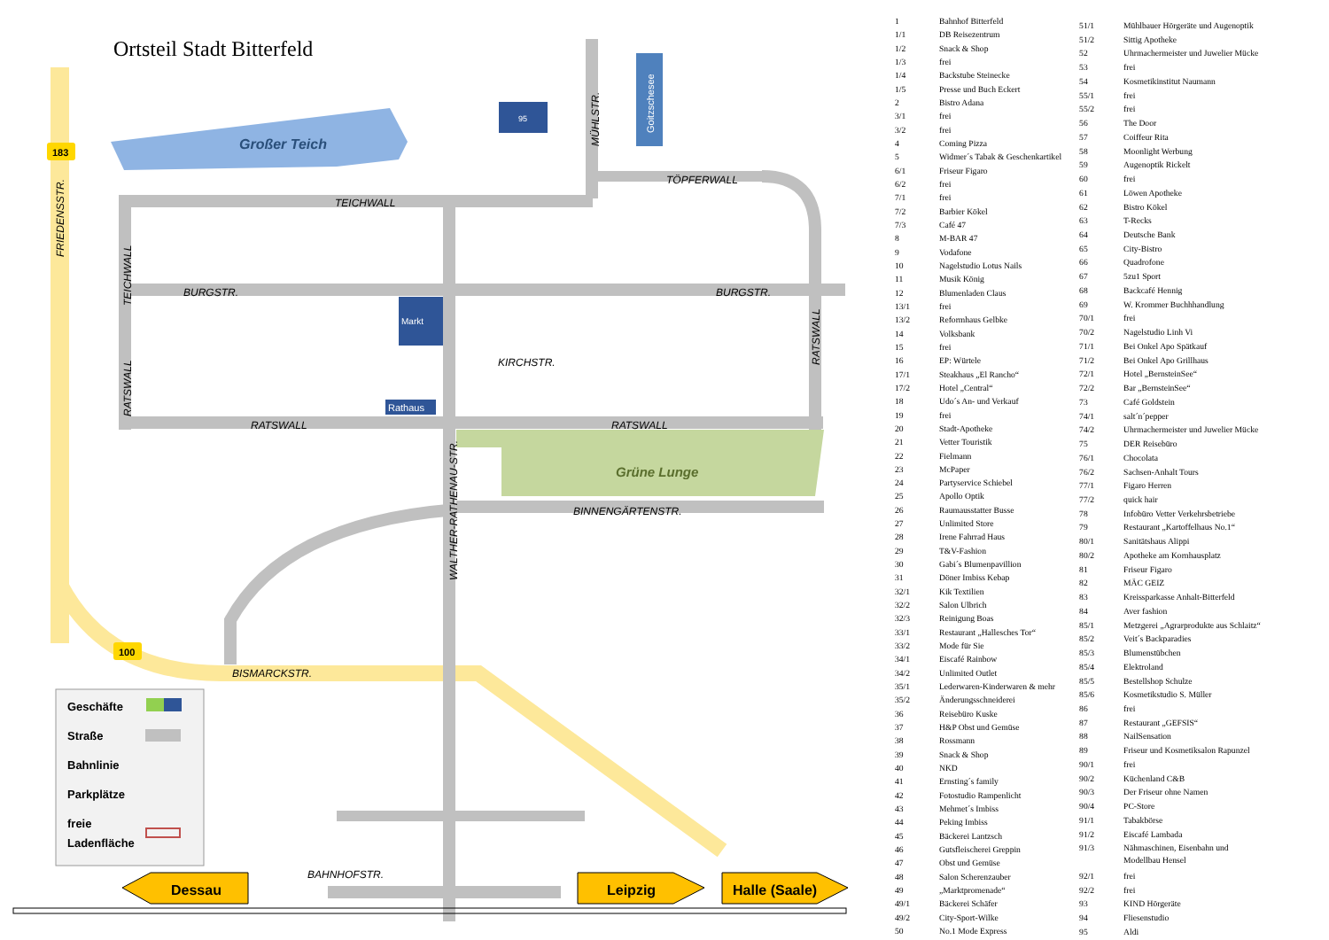Ortsteil Stadt Bitterfeld
Großer Teich
Grüne Lunge
Goitzschesee
95
Markt
Rathaus
TEICHWALL
BURGSTR.
BURGSTR.
TÖPFERWALL
KIRCHSTR.
RATSWALL
RATSWALL
BINNENGÄRTENSTR.
BISMARCKSTR.
BAHNHOFSTR.
FRIEDENSSTR.
TEICHWALL
RATSWALL
RATSWALL
MÜHLSTR.
WALTHER-RATHENAU-STR.
183
100
Geschäfte
Straße
Bahnlinie
Parkplätze
freie
Ladenfläche
Dessau
Leipzig
Halle (Saale)
| 1 | Bahnhof Bitterfeld |
| 1/1 | DB Reisezentrum |
| 1/2 | Snack & Shop |
| 1/3 | frei |
| 1/4 | Backstube Steinecke |
| 1/5 | Presse und Buch Eckert |
| 2 | Bistro Adana |
| 3/1 | frei |
| 3/2 | frei |
| 4 | Coming Pizza |
| 5 | Widmer´s Tabak & Geschenkartikel |
| 6/1 | Friseur Figaro |
| 6/2 | frei |
| 7/1 | frei |
| 7/2 | Barbier Kökel |
| 7/3 | Café 47 |
| 8 | M-BAR 47 |
| 9 | Vodafone |
| 10 | Nagelstudio Lotus Nails |
| 11 | Musik König |
| 12 | Blumenladen Claus |
| 13/1 | frei |
| 13/2 | Reformhaus Gelbke |
| 14 | Volksbank |
| 15 | frei |
| 16 | EP: Würtele |
| 17/1 | Steakhaus „El Rancho“ |
| 17/2 | Hotel „Central“ |
| 18 | Udo´s An- und Verkauf |
| 19 | frei |
| 20 | Stadt-Apotheke |
| 21 | Vetter Touristik |
| 22 | Fielmann |
| 23 | McPaper |
| 24 | Partyservice Schiebel |
| 25 | Apollo Optik |
| 26 | Raumausstatter Busse |
| 27 | Unlimited Store |
| 28 | Irene Fahrrad Haus |
| 29 | T&V-Fashion |
| 30 | Gabi´s Blumenpavillion |
| 31 | Döner Imbiss Kebap |
| 32/1 | Kik Textilien |
| 32/2 | Salon Ulbrich |
| 32/3 | Reinigung Boas |
| 33/1 | Restaurant „Hallesches Tor“ |
| 33/2 | Mode für Sie |
| 34/1 | Eiscafé Rainbow |
| 34/2 | Unlimited Outlet |
| 35/1 | Lederwaren-Kinderwaren & mehr |
| 35/2 | Änderungsschneiderei |
| 36 | Reisebüro Kuske |
| 37 | H&P Obst und Gemüse |
| 38 | Rossmann |
| 39 | Snack & Shop |
| 40 | NKD |
| 41 | Ernsting´s family |
| 42 | Fotostudio Rampenlicht |
| 43 | Mehmet´s Imbiss |
| 44 | Peking Imbiss |
| 45 | Bäckerei Lantzsch |
| 46 | Gutsfleischerei Greppin |
| 47 | Obst und Gemüse |
| 48 | Salon Scherenzauber |
| 49 | „Marktpromenade“ |
| 49/1 | Bäckerei Schäfer |
| 49/2 | City-Sport-Wilke |
| 50 | No.1 Mode Express |
| 51/1 | Mühlbauer Hörgeräte und Augenoptik |
| 51/2 | Sittig Apotheke |
| 52 | Uhrmachermeister und Juwelier Mücke |
| 53 | frei |
| 54 | Kosmetikinstitut Naumann |
| 55/1 | frei |
| 55/2 | frei |
| 56 | The Door |
| 57 | Coiffeur Rita |
| 58 | Moonlight Werbung |
| 59 | Augenoptik Rickelt |
| 60 | frei |
| 61 | Löwen Apotheke |
| 62 | Bistro Kökel |
| 63 | T-Recks |
| 64 | Deutsche Bank |
| 65 | City-Bistro |
| 66 | Quadrofone |
| 67 | 5zu1 Sport |
| 68 | Backcafé Hennig |
| 69 | W. Krommer Buchhhandlung |
| 70/1 | frei |
| 70/2 | Nagelstudio Linh Vi |
| 71/1 | Bei Onkel Apo Spätkauf |
| 71/2 | Bei Onkel Apo Grillhaus |
| 72/1 | Hotel „BernsteinSee“ |
| 72/2 | Bar „BernsteinSee“ |
| 73 | Café Goldstein |
| 74/1 | salt´n´pepper |
| 74/2 | Uhrmachermeister und Juwelier Mücke |
| 75 | DER Reisebüro |
| 76/1 | Chocolata |
| 76/2 | Sachsen-Anhalt Tours |
| 77/1 | Figaro Herren |
| 77/2 | quick hair |
| 78 | Infobüro Vetter Verkehrsbetriebe |
| 79 | Restaurant „Kartoffelhaus No.1“ |
| 80/1 | Sanitätshaus Alippi |
| 80/2 | Apotheke am Kornhausplatz |
| 81 | Friseur Figaro |
| 82 | MÄC GEIZ |
| 83 | Kreissparkasse Anhalt-Bitterfeld |
| 84 | Aver fashion |
| 85/1 | Metzgerei „Agrarprodukte aus Schlaitz“ |
| 85/2 | Veit´s Backparadies |
| 85/3 | Blumenstübchen |
| 85/4 | Elektroland |
| 85/5 | Bestellshop Schulze |
| 85/6 | Kosmetikstudio S. Müller |
| 86 | frei |
| 87 | Restaurant „GEFSIS“ |
| 88 | NailSensation |
| 89 | Friseur und Kosmetiksalon Rapunzel |
| 90/1 | frei |
| 90/2 | Küchenland C&B |
| 90/3 | Der Friseur ohne Namen |
| 90/4 | PC-Store |
| 91/1 | Tabakbörse |
| 91/2 | Eiscafé Lambada |
| 91/3 | Nähmaschinen, Eisenbahn und Modellbau Hensel |
| 92/1 | frei |
| 92/2 | frei |
| 93 | KIND Hörgeräte |
| 94 | Fliesenstudio |
| 95 | Aldi |